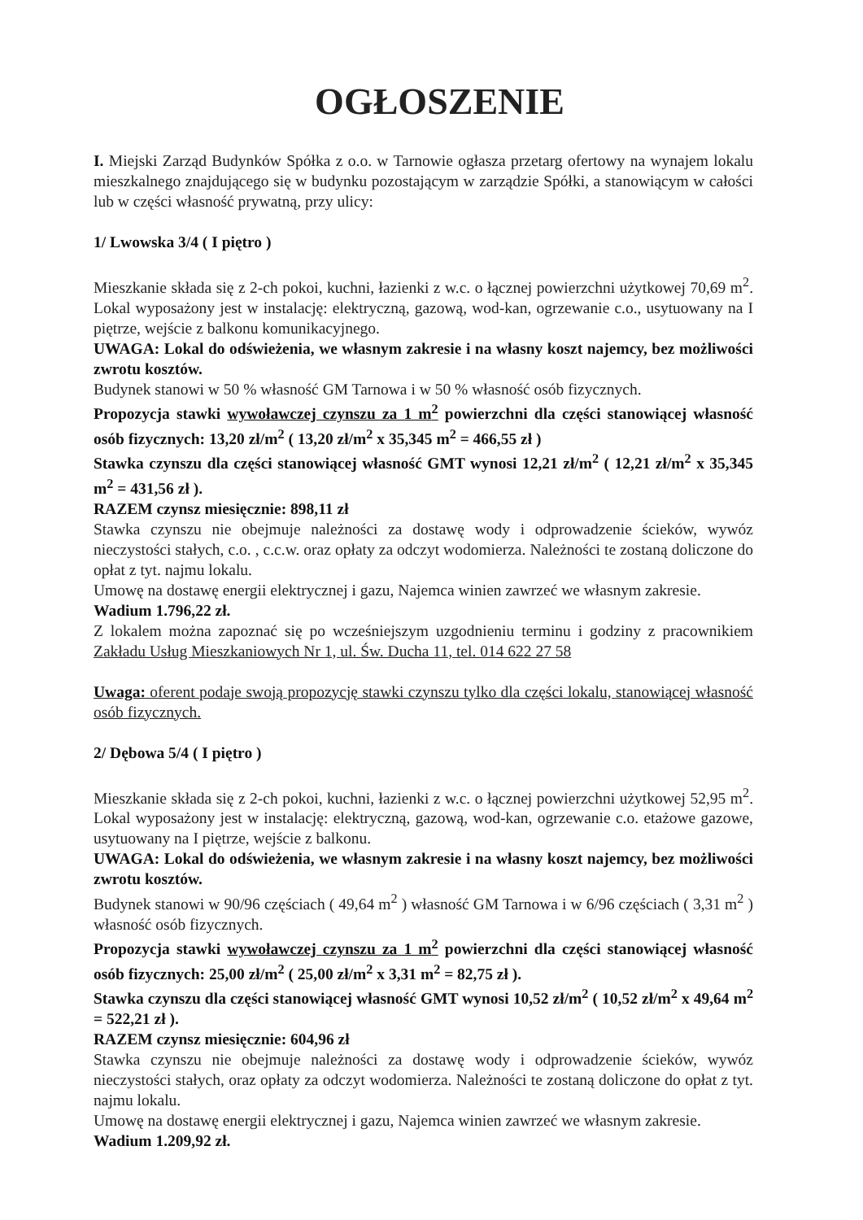OGŁOSZENIE
I. Miejski Zarząd Budynków Spółka z o.o. w Tarnowie ogłasza przetarg ofertowy na wynajem lokalu mieszkalnego znajdującego się w budynku pozostającym w zarządzie Spółki, a stanowiącym w całości lub w części własność prywatną, przy ulicy:
1/ Lwowska 3/4 ( I piętro )
Mieszkanie składa się z 2-ch pokoi, kuchni, łazienki z w.c. o łącznej powierzchni użytkowej 70,69 m<sup>2</sup>. Lokal wyposażony jest w instalację: elektryczną, gazową, wod-kan, ogrzewanie c.o., usytuowany na I piętrze, wejście z balkonu komunikacyjnego.
UWAGA: Lokal do odświeżenia, we własnym zakresie i na własny koszt najemcy, bez możliwości zwrotu kosztów.
Budynek stanowi w 50 % własność GM Tarnowa i w 50 % własność osób fizycznych.
Propozycja stawki wywoławczej czynszu za 1 m<sup>2</sup> powierzchni dla części stanowiącej własność osób fizycznych: 13,20 zł/m<sup>2</sup> ( 13,20 zł/m<sup>2</sup> x 35,345 m<sup>2</sup> = 466,55 zł )
Stawka czynszu dla części stanowiącej własność GMT wynosi 12,21 zł/m<sup>2</sup> ( 12,21 zł/m<sup>2</sup> x 35,345 m<sup>2</sup> = 431,56 zł ).
RAZEM czynsz miesięcznie: 898,11 zł
Stawka czynszu nie obejmuje należności za dostawę wody i odprowadzenie ścieków, wywóz nieczystości stałych, c.o. , c.c.w. oraz opłaty za odczyt wodomierza. Należności te zostaną doliczone do opłat z tyt. najmu lokalu.
Umowę na dostawę energii elektrycznej i gazu, Najemca winien zawrzeć we własnym zakresie.
Wadium 1.796,22 zł.
Z lokalem można zapoznać się po wcześniejszym uzgodnieniu terminu i godziny z pracownikiem Zakładu Usług Mieszkaniowych Nr 1, ul. Św. Ducha 11, tel. 014 622 27 58
Uwaga: oferent podaje swoją propozycję stawki czynszu tylko dla części lokalu, stanowiącej własność osób fizycznych.
2/ Dębowa 5/4 ( I piętro )
Mieszkanie składa się z 2-ch pokoi, kuchni, łazienki z w.c. o łącznej powierzchni użytkowej 52,95 m<sup>2</sup>. Lokal wyposażony jest w instalację: elektryczną, gazową, wod-kan, ogrzewanie c.o. etażowe gazowe, usytuowany na I piętrze, wejście z balkonu.
UWAGA: Lokal do odświeżenia, we własnym zakresie i na własny koszt najemcy, bez możliwości zwrotu kosztów.
Budynek stanowi w 90/96 częściach ( 49,64 m<sup>2</sup> ) własność GM Tarnowa i w 6/96 częściach ( 3,31 m<sup>2</sup> ) własność osób fizycznych.
Propozycja stawki wywoławczej czynszu za 1 m<sup>2</sup> powierzchni dla części stanowiącej własność osób fizycznych: 25,00 zł/m<sup>2</sup> ( 25,00 zł/m<sup>2</sup> x 3,31 m<sup>2</sup> = 82,75 zł ).
Stawka czynszu dla części stanowiącej własność GMT wynosi 10,52 zł/m<sup>2</sup> ( 10,52 zł/m<sup>2</sup> x 49,64 m<sup>2</sup> = 522,21 zł ).
RAZEM czynsz miesięcznie: 604,96 zł
Stawka czynszu nie obejmuje należności za dostawę wody i odprowadzenie ścieków, wywóz nieczystości stałych, oraz opłaty za odczyt wodomierza. Należności te zostaną doliczone do opłat z tyt. najmu lokalu.
Umowę na dostawę energii elektrycznej i gazu, Najemca winien zawrzeć we własnym zakresie.
Wadium 1.209,92 zł.